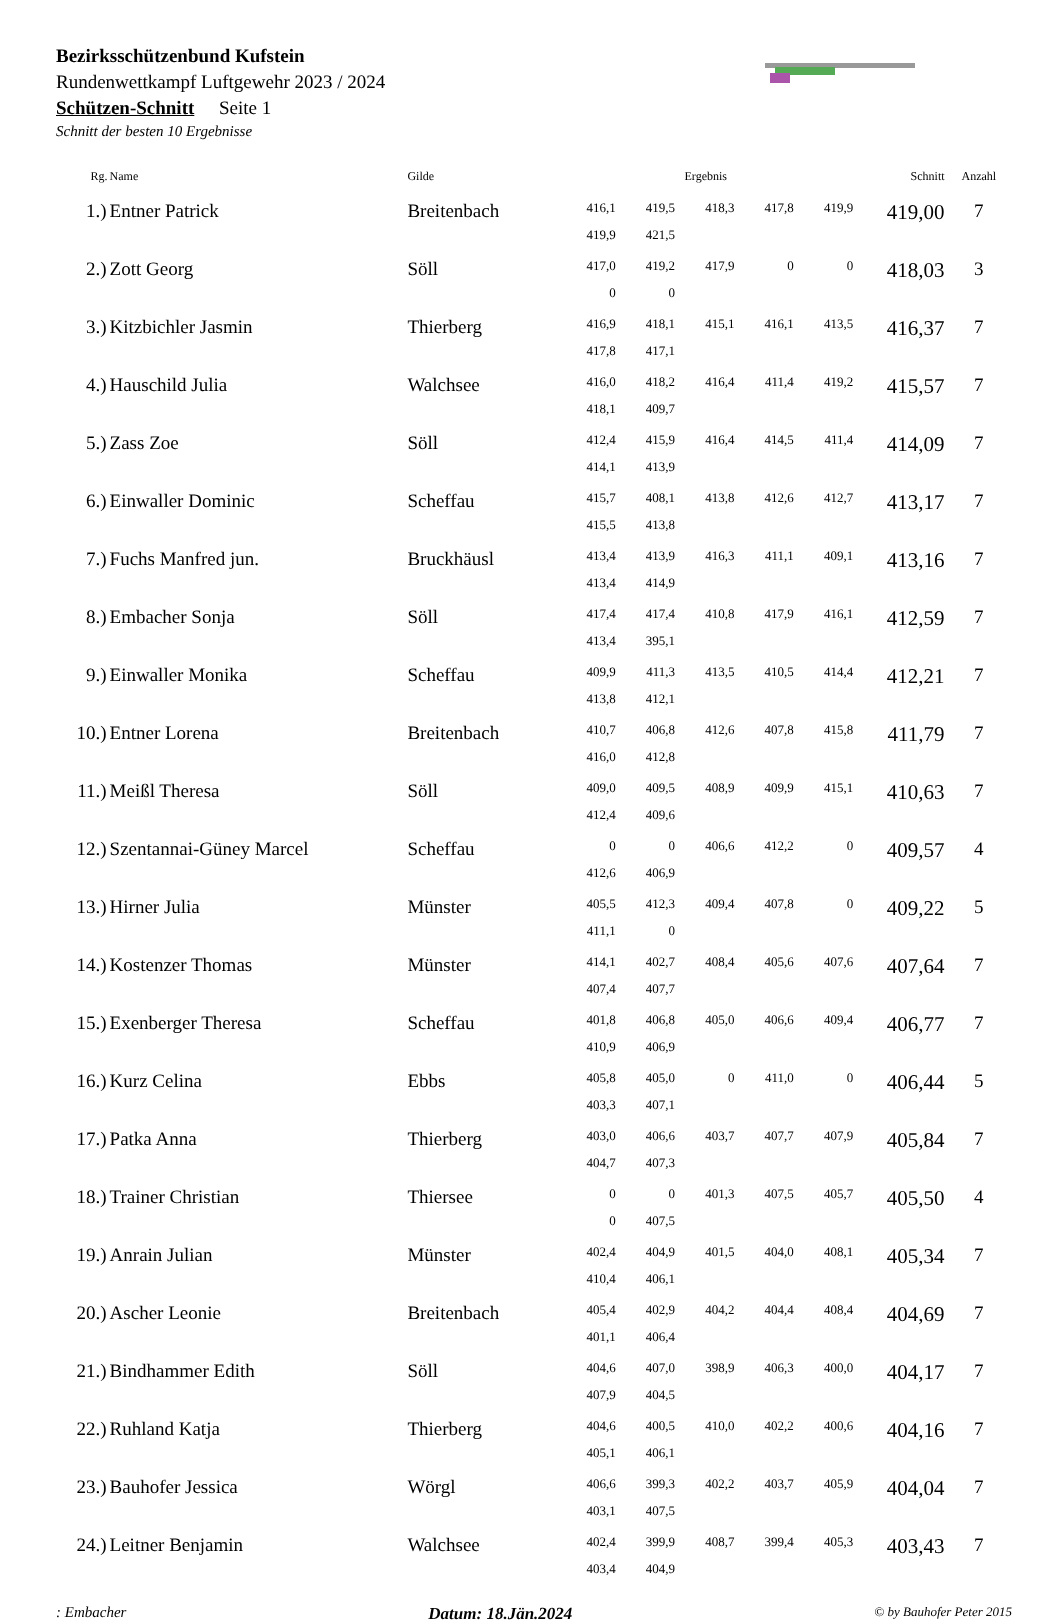Bezirksschützenbund Kufstein
Rundenwettkampf Luftgewehr 2023 / 2024
Schützen-Schnitt Seite 1
Schnitt der besten 10 Ergebnisse
| Rg. | Name | Gilde | Ergebnis | | | | | Schnitt | Anzahl |
| --- | --- | --- | --- | --- | --- | --- | --- | --- | --- |
| 1.) | Entner Patrick | Breitenbach | 416,1 | 419,5 | 418,3 | 417,8 | 419,9 | 419,00 | 7 |
| | | | 419,9 | 421,5 | | | | | |
| 2.) | Zott Georg | Söll | 417,0 | 419,2 | 417,9 | 0 | 0 | 418,03 | 3 |
| | | | 0 | 0 | | | | | |
| 3.) | Kitzbichler Jasmin | Thierberg | 416,9 | 418,1 | 415,1 | 416,1 | 413,5 | 416,37 | 7 |
| | | | 417,8 | 417,1 | | | | | |
| 4.) | Hauschild Julia | Walchsee | 416,0 | 418,2 | 416,4 | 411,4 | 419,2 | 415,57 | 7 |
| | | | 418,1 | 409,7 | | | | | |
| 5.) | Zass Zoe | Söll | 412,4 | 415,9 | 416,4 | 414,5 | 411,4 | 414,09 | 7 |
| | | | 414,1 | 413,9 | | | | | |
| 6.) | Einwaller Dominic | Scheffau | 415,7 | 408,1 | 413,8 | 412,6 | 412,7 | 413,17 | 7 |
| | | | 415,5 | 413,8 | | | | | |
| 7.) | Fuchs Manfred jun. | Bruckhäusl | 413,4 | 413,9 | 416,3 | 411,1 | 409,1 | 413,16 | 7 |
| | | | 413,4 | 414,9 | | | | | |
| 8.) | Embacher Sonja | Söll | 417,4 | 417,4 | 410,8 | 417,9 | 416,1 | 412,59 | 7 |
| | | | 413,4 | 395,1 | | | | | |
| 9.) | Einwaller Monika | Scheffau | 409,9 | 411,3 | 413,5 | 410,5 | 414,4 | 412,21 | 7 |
| | | | 413,8 | 412,1 | | | | | |
| 10.) | Entner Lorena | Breitenbach | 410,7 | 406,8 | 412,6 | 407,8 | 415,8 | 411,79 | 7 |
| | | | 416,0 | 412,8 | | | | | |
| 11.) | Meißl Theresa | Söll | 409,0 | 409,5 | 408,9 | 409,9 | 415,1 | 410,63 | 7 |
| | | | 412,4 | 409,6 | | | | | |
| 12.) | Szentannai-Güney Marcel | Scheffau | 0 | 0 | 406,6 | 412,2 | 0 | 409,57 | 4 |
| | | | 412,6 | 406,9 | | | | | |
| 13.) | Hirner Julia | Münster | 405,5 | 412,3 | 409,4 | 407,8 | 0 | 409,22 | 5 |
| | | | 411,1 | 0 | | | | | |
| 14.) | Kostenzer Thomas | Münster | 414,1 | 402,7 | 408,4 | 405,6 | 407,6 | 407,64 | 7 |
| | | | 407,4 | 407,7 | | | | | |
| 15.) | Exenberger Theresa | Scheffau | 401,8 | 406,8 | 405,0 | 406,6 | 409,4 | 406,77 | 7 |
| | | | 410,9 | 406,9 | | | | | |
| 16.) | Kurz Celina | Ebbs | 405,8 | 405,0 | 0 | 411,0 | 0 | 406,44 | 5 |
| | | | 403,3 | 407,1 | | | | | |
| 17.) | Patka Anna | Thierberg | 403,0 | 406,6 | 403,7 | 407,7 | 407,9 | 405,84 | 7 |
| | | | 404,7 | 407,3 | | | | | |
| 18.) | Trainer Christian | Thiersee | 0 | 0 | 401,3 | 407,5 | 405,7 | 405,50 | 4 |
| | | | 0 | 407,5 | | | | | |
| 19.) | Anrain Julian | Münster | 402,4 | 404,9 | 401,5 | 404,0 | 408,1 | 405,34 | 7 |
| | | | 410,4 | 406,1 | | | | | |
| 20.) | Ascher Leonie | Breitenbach | 405,4 | 402,9 | 404,2 | 404,4 | 408,4 | 404,69 | 7 |
| | | | 401,1 | 406,4 | | | | | |
| 21.) | Bindhammer Edith | Söll | 404,6 | 407,0 | 398,9 | 406,3 | 400,0 | 404,17 | 7 |
| | | | 407,9 | 404,5 | | | | | |
| 22.) | Ruhland Katja | Thierberg | 404,6 | 400,5 | 410,0 | 402,2 | 400,6 | 404,16 | 7 |
| | | | 405,1 | 406,1 | | | | | |
| 23.) | Bauhofer Jessica | Wörgl | 406,6 | 399,3 | 402,2 | 403,7 | 405,9 | 404,04 | 7 |
| | | | 403,1 | 407,5 | | | | | |
| 24.) | Leitner Benjamin | Walchsee | 402,4 | 399,9 | 408,7 | 399,4 | 405,3 | 403,43 | 7 |
| | | | 403,4 | 404,9 | | | | | |
: Embacher Datum: 18.Jän.2024 © by Bauhofer Peter 2015